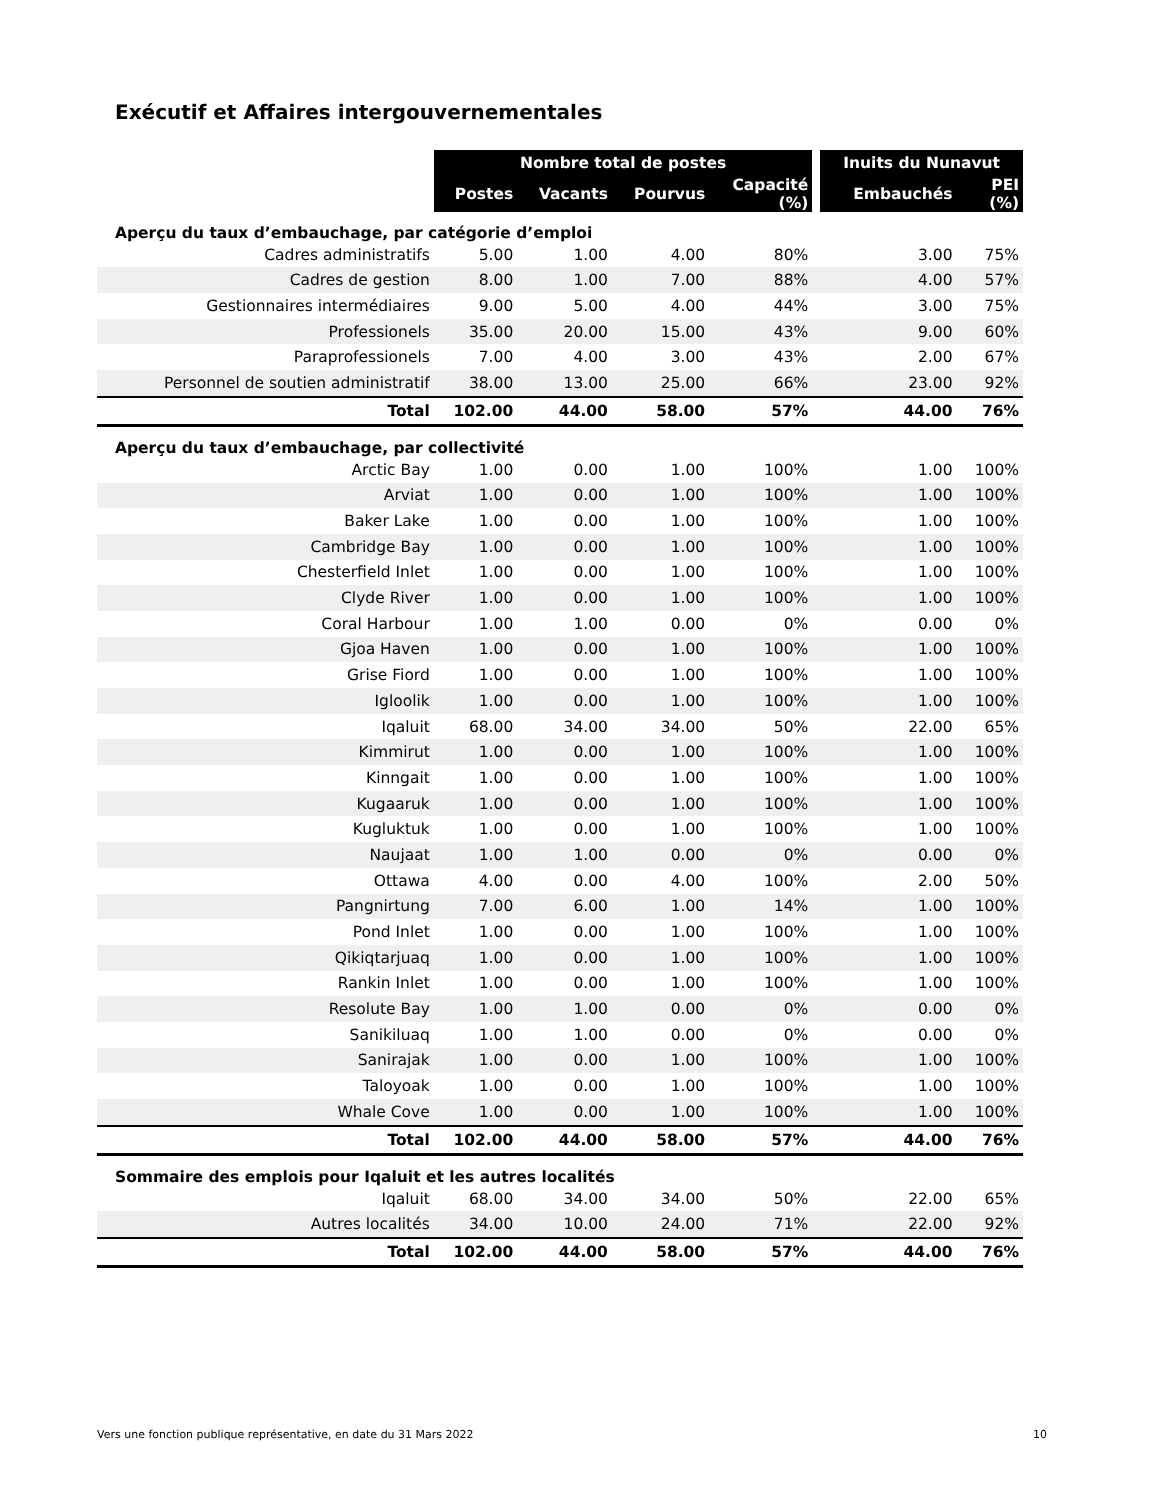Exécutif et Affaires intergouvernementales
| | Nombre total de postes | | | | | Inuits du Nunavut | |
| --- | --- | --- | --- | --- | --- | --- | --- |
| | Postes | Vacants | Pourvus | Capacité (%) | | Embauchés | PEI (%) |
| Aperçu du taux d’embauchage, par catégorie d’emploi | | | | | | | |
| Cadres administratifs | 5.00 | 1.00 | 4.00 | 80% | | 3.00 | 75% |
| Cadres de gestion | 8.00 | 1.00 | 7.00 | 88% | | 4.00 | 57% |
| Gestionnaires intermédiaires | 9.00 | 5.00 | 4.00 | 44% | | 3.00 | 75% |
| Professionels | 35.00 | 20.00 | 15.00 | 43% | | 9.00 | 60% |
| Paraprofessionels | 7.00 | 4.00 | 3.00 | 43% | | 2.00 | 67% |
| Personnel de soutien administratif | 38.00 | 13.00 | 25.00 | 66% | | 23.00 | 92% |
| Total | 102.00 | 44.00 | 58.00 | 57% | | 44.00 | 76% |
| Aperçu du taux d’embauchage, par collectivité | | | | | | | |
| Arctic Bay | 1.00 | 0.00 | 1.00 | 100% | | 1.00 | 100% |
| Arviat | 1.00 | 0.00 | 1.00 | 100% | | 1.00 | 100% |
| Baker Lake | 1.00 | 0.00 | 1.00 | 100% | | 1.00 | 100% |
| Cambridge Bay | 1.00 | 0.00 | 1.00 | 100% | | 1.00 | 100% |
| Chesterfield Inlet | 1.00 | 0.00 | 1.00 | 100% | | 1.00 | 100% |
| Clyde River | 1.00 | 0.00 | 1.00 | 100% | | 1.00 | 100% |
| Coral Harbour | 1.00 | 1.00 | 0.00 | 0% | | 0.00 | 0% |
| Gjoa Haven | 1.00 | 0.00 | 1.00 | 100% | | 1.00 | 100% |
| Grise Fiord | 1.00 | 0.00 | 1.00 | 100% | | 1.00 | 100% |
| Igloolik | 1.00 | 0.00 | 1.00 | 100% | | 1.00 | 100% |
| Iqaluit | 68.00 | 34.00 | 34.00 | 50% | | 22.00 | 65% |
| Kimmirut | 1.00 | 0.00 | 1.00 | 100% | | 1.00 | 100% |
| Kinngait | 1.00 | 0.00 | 1.00 | 100% | | 1.00 | 100% |
| Kugaaruk | 1.00 | 0.00 | 1.00 | 100% | | 1.00 | 100% |
| Kugluktuk | 1.00 | 0.00 | 1.00 | 100% | | 1.00 | 100% |
| Naujaat | 1.00 | 1.00 | 0.00 | 0% | | 0.00 | 0% |
| Ottawa | 4.00 | 0.00 | 4.00 | 100% | | 2.00 | 50% |
| Pangnirtung | 7.00 | 6.00 | 1.00 | 14% | | 1.00 | 100% |
| Pond Inlet | 1.00 | 0.00 | 1.00 | 100% | | 1.00 | 100% |
| Qikiqtarjuaq | 1.00 | 0.00 | 1.00 | 100% | | 1.00 | 100% |
| Rankin Inlet | 1.00 | 0.00 | 1.00 | 100% | | 1.00 | 100% |
| Resolute Bay | 1.00 | 1.00 | 0.00 | 0% | | 0.00 | 0% |
| Sanikiluaq | 1.00 | 1.00 | 0.00 | 0% | | 0.00 | 0% |
| Sanirajak | 1.00 | 0.00 | 1.00 | 100% | | 1.00 | 100% |
| Taloyoak | 1.00 | 0.00 | 1.00 | 100% | | 1.00 | 100% |
| Whale Cove | 1.00 | 0.00 | 1.00 | 100% | | 1.00 | 100% |
| Total | 102.00 | 44.00 | 58.00 | 57% | | 44.00 | 76% |
| Sommaire des emplois pour Iqaluit et les autres localités | | | | | | | |
| Iqaluit | 68.00 | 34.00 | 34.00 | 50% | | 22.00 | 65% |
| Autres localités | 34.00 | 10.00 | 24.00 | 71% | | 22.00 | 92% |
| Total | 102.00 | 44.00 | 58.00 | 57% | | 44.00 | 76% |
Vers une fonction publique représentative, en date du 31 Mars 2022 10